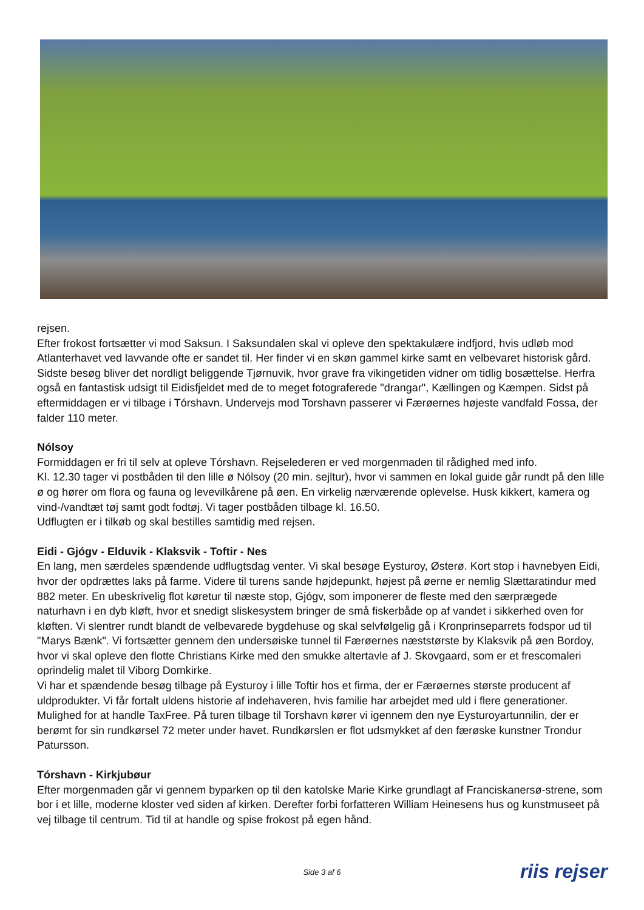rejsen.
Efter frokost fortsætter vi mod Saksun. I Saksundalen skal vi opleve den spektakulære indfjord, hvis udløb mod Atlanterhavet ved lavvande ofte er sandet til. Her finder vi en skøn gammel kirke samt en velbevaret historisk gård. Sidste besøg bliver det nordligt beliggende Tjørnuvik, hvor grave fra vikingetiden vidner om tidlig bosættelse. Herfra også en fantastisk udsigt til Eidisfjeldet med de to meget fotograferede "drangar", Kællingen og Kæmpen. Sidst på eftermiddagen er vi tilbage i Tórshavn. Undervejs mod Torshavn passerer vi Færøernes højeste vandfald Fossa, der falder 110 meter.
Nólsoy
Formiddagen er fri til selv at opleve Tórshavn. Rejselederen er ved morgenmaden til rådighed med info.
Kl. 12.30 tager vi postbåden til den lille ø Nólsoy (20 min. sejltur), hvor vi sammen en lokal guide går rundt på den lille ø og hører om flora og fauna og levevilkårene på øen. En virkelig nærværende oplevelse. Husk kikkert, kamera og vind-/vandtæt tøj samt godt fodtøj. Vi tager postbåden tilbage kl. 16.50.
Udflugten er i tilkøb og skal bestilles samtidig med rejsen.
Eidi - Gjógv - Elduvik - Klaksvik - Toftir - Nes
En lang, men særdeles spændende udflugtsdag venter. Vi skal besøge Eysturoy, Østerø. Kort stop i havnebyen Eidi, hvor der opdrættes laks på farme. Videre til turens sande højdepunkt, højest på øerne er nemlig Slættaratindur med 882 meter. En ubeskrivelig flot køretur til næste stop, Gjógv, som imponerer de fleste med den særprægede naturhavn i en dyb kløft, hvor et snedigt sliskesystem bringer de små fiskerbåde op af vandet i sikkerhed oven for kløften. Vi slentrer rundt blandt de velbevarede bygdehuse og skal selvfølgelig gå i Kronprinseparrets fodspor ud til "Marys Bænk". Vi fortsætter gennem den undersøiske tunnel til Færøernes næststørste by Klaksvik på øen Bordoy, hvor vi skal opleve den flotte Christians Kirke med den smukke altertavle af J. Skovgaard, som er et frescomaleri oprindelig malet til Viborg Domkirke.
Vi har et spændende besøg tilbage på Eysturoy i lille Toftir hos et firma, der er Færøernes største producent af uldprodukter. Vi får fortalt uldens historie af indehaveren, hvis familie har arbejdet med uld i flere generationer. Mulighed for at handle TaxFree. På turen tilbage til Torshavn kører vi igennem den nye Eysturoyartunnilin, der er berømt for sin rundkørsel 72 meter under havet. Rundkørslen er flot udsmykket af den færøske kunstner Trondur Patursson.
Tórshavn - Kirkjubøur
Efter morgenmaden går vi gennem byparken op til den katolske Marie Kirke grundlagt af Franciskanersø-strene, som bor i et lille, moderne kloster ved siden af kirken. Derefter forbi forfatteren William Heinesens hus og kunstmuseet på vej tilbage til centrum. Tid til at handle og spise frokost på egen hånd.
Side 3 af 6
riis rejser